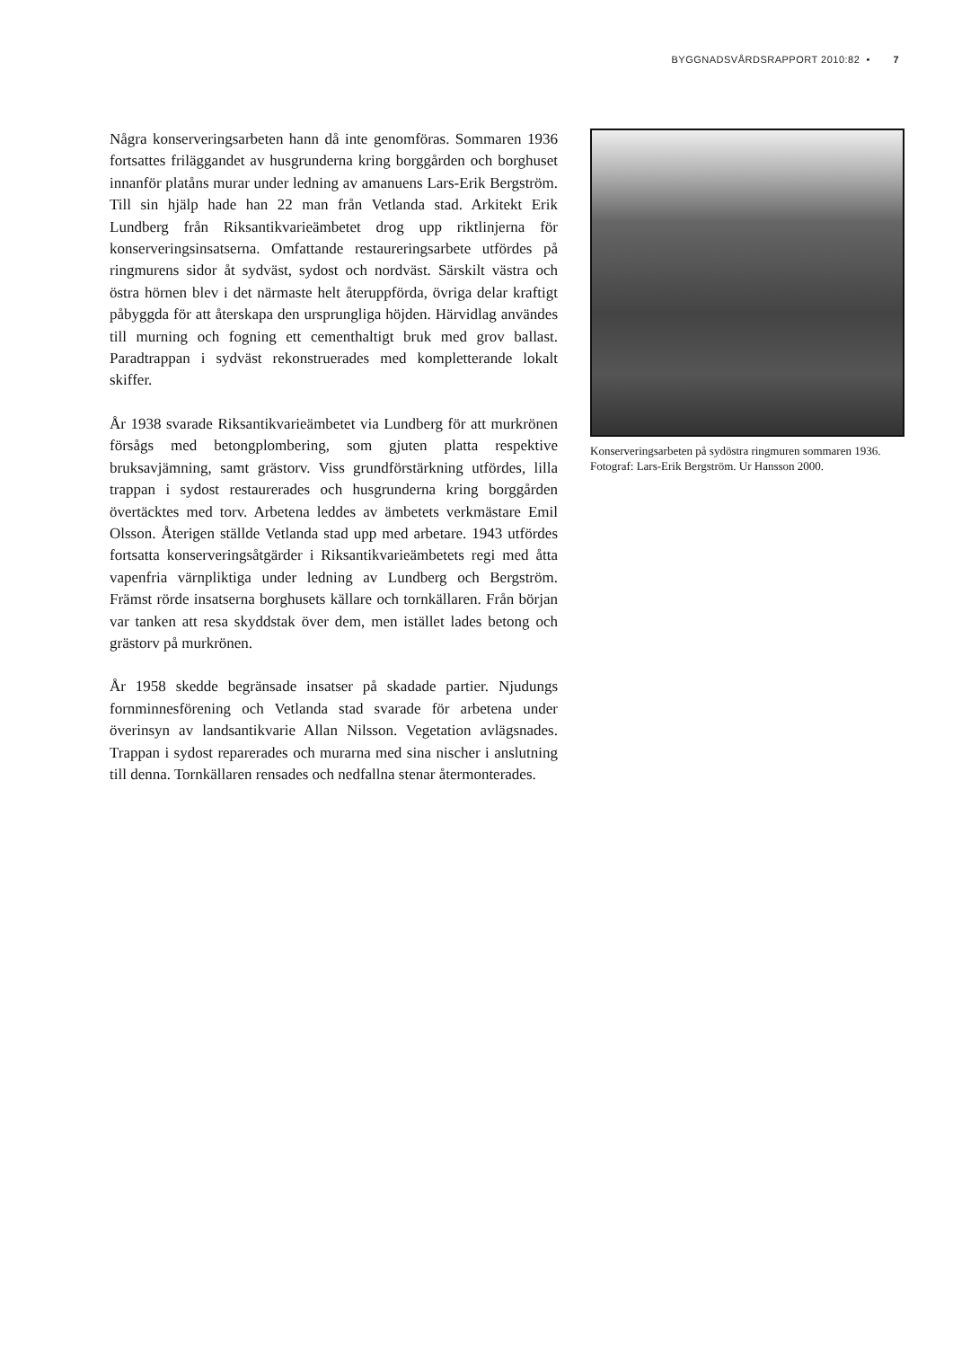BYGGNADSVÅRDSRAPPORT 2010:82 • 7
Några konserveringsarbeten hann då inte genomföras. Sommaren 1936 fortsattes friläggandet av husgrunderna kring borggården och borghuset innanför platåns murar under ledning av amanuens Lars-Erik Bergström. Till sin hjälp hade han 22 man från Vetlanda stad. Arkitekt Erik Lundberg från Riksantikvarieämbetet drog upp riktlinjerna för konserveringsinsatserna. Omfattande restaureringsarbete utfördes på ringmurens sidor åt sydväst, sydost och nordväst. Särskilt västra och östra hörnen blev i det närmaste helt återuppförda, övriga delar kraftigt påbyggda för att återskapa den ursprungliga höjden. Härvidlag användes till murning och fogning ett cementhaltigt bruk med grov ballast. Paradtrappan i sydväst rekonstruerades med kompletterande lokalt skiffer.
År 1938 svarade Riksantikvarieämbetet via Lundberg för att murkrönen försågs med betongplombering, som gjuten platta respektive bruksavjämning, samt grästorv. Viss grundförstärkning utfördes, lilla trappan i sydost restaurerades och husgrunderna kring borggården övertäcktes med torv. Arbetena leddes av ämbetets verkmästare Emil Olsson. Återigen ställde Vetlanda stad upp med arbetare. 1943 utfördes fortsatta konserveringsåtgärder i Riksantikvarieämbetets regi med åtta vapenfria värnpliktiga under ledning av Lundberg och Bergström. Främst rörde insatserna borghusets källare och tornkällaren. Från början var tanken att resa skyddstak över dem, men istället lades betong och grästorv på murkrönen.
År 1958 skedde begränsade insatser på skadade partier. Njudungs fornminnesförening och Vetlanda stad svarade för arbetena under överinsyn av landsantikvarie Allan Nilsson. Vegetation avlägsnades. Trappan i sydost reparerades och murarna med sina nischer i anslutning till denna. Tornkällaren rensades och nedfallna stenar återmonterades.
Konserveringsarbeten på sydöstra ringmuren sommaren 1936. Fotograf: Lars-Erik Bergström. Ur Hansson 2000.